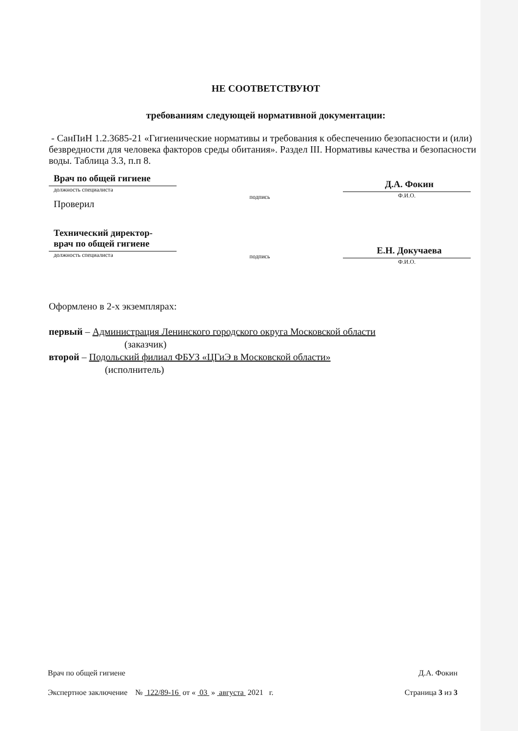НЕ СООТВЕТСТВУЮТ
требованиям следующей нормативной документации:
- СанПиН 1.2.3685-21 «Гигиенические нормативы и требования к обеспечению безопасности и (или) безвредности для человека факторов среды обитания». Раздел III. Нормативы качества и безопасности воды. Таблица 3.3, п.п 8.
Врач по общей гигиене
должность специалиста
Проверил
подпись
Д.А. Фокин
Ф.И.О.
Технический директор-
врач по общей гигиене
должность специалиста
подпись
Е.Н. Докучаева
Ф.И.О.
Оформлено в 2-х экземплярах:
первый – Администрация Ленинского городского округа Московской области
(заказчик)
второй – Подольский филиал ФБУЗ «ЦГиЭ в Московской области»
(исполнитель)
Врач по общей гигиене Д.А. Фокин
Экспертное заключение № 122/89-16 от « 03 » августа 2021 г. Страница 3 из 3